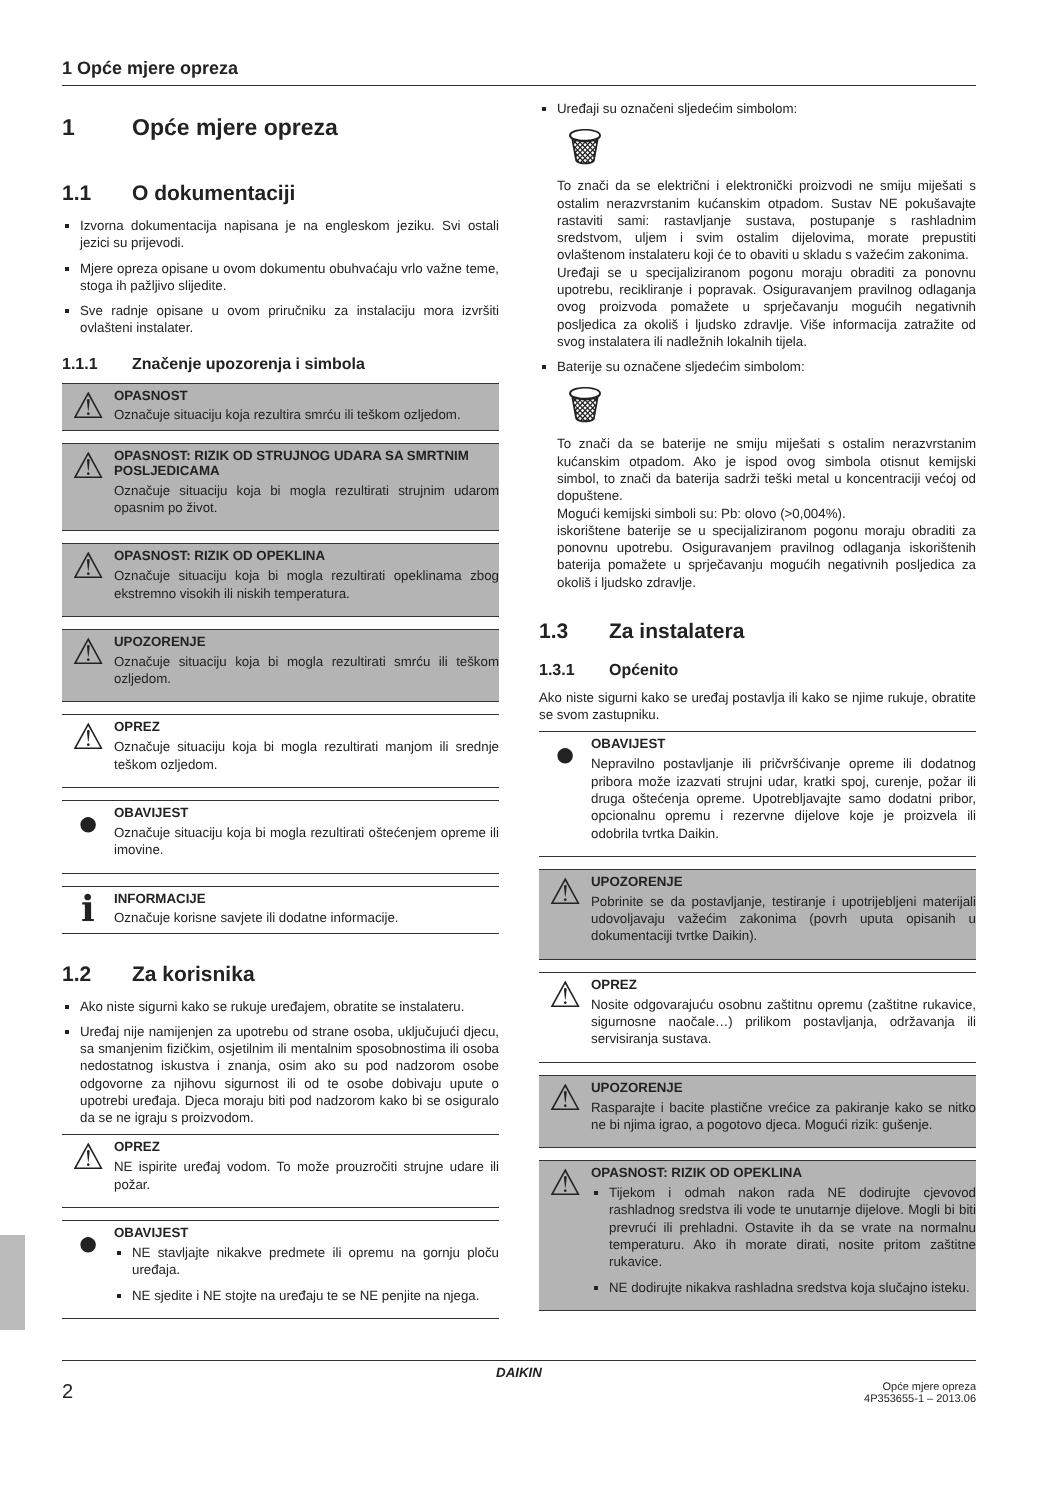1 Opće mjere opreza
1 Opće mjere opreza
1.1 O dokumentaciji
Izvorna dokumentacija napisana je na engleskom jeziku. Svi ostali jezici su prijevodi.
Mjere opreza opisane u ovom dokumentu obuhvaćaju vrlo važne teme, stoga ih pažljivo slijedite.
Sve radnje opisane u ovom priručniku za instalaciju mora izvršiti ovlašteni instalater.
1.1.1 Značenje upozorenja i simbola
⚠
OPASNOST
Označuje situaciju koja rezultira smrću ili teškom ozljedom.
⚠
OPASNOST: RIZIK OD STRUJNOG UDARA SA SMRTNIM POSLJEDICAMA
Označuje situaciju koja bi mogla rezultirati strujnim udarom opasnim po život.
⚠
OPASNOST: RIZIK OD OPEKLINA
Označuje situaciju koja bi mogla rezultirati opeklinama zbog ekstremno visokih ili niskih temperatura.
⚠
UPOZORENJE
Označuje situaciju koja bi mogla rezultirati smrću ili teškom ozljedom.
⚠
OPREZ
Označuje situaciju koja bi mogla rezultirati manjom ili srednje teškom ozljedom.
●
OBAVIJEST
Označuje situaciju koja bi mogla rezultirati oštećenjem opreme ili imovine.
ℹ
INFORMACIJE
Označuje korisne savjete ili dodatne informacije.
1.2 Za korisnika
Ako niste sigurni kako se rukuje uređajem, obratite se instalateru.
Uređaj nije namijenjen za upotrebu od strane osoba, uključujući djecu, sa smanjenim fizičkim, osjetilnim ili mentalnim sposobnostima ili osoba nedostatnog iskustva i znanja, osim ako su pod nadzorom osobe odgovorne za njihovu sigurnost ili od te osobe dobivaju upute o upotrebi uređaja. Djeca moraju biti pod nadzorom kako bi se osiguralo da se ne igraju s proizvodom.
⚠
OPREZ
NE ispirite uređaj vodom. To može prouzročiti strujne udare ili požar.
●
OBAVIJEST
NE stavljajte nikakve predmete ili opremu na gornju ploču uređaja.
NE sjedite i NE stojte na uređaju te se NE penjite na njega.
Uređaji su označeni sljedećim simbolom:
🗑
To znači da se električni i elektronički proizvodi ne smiju miješati s ostalim nerazvrstanim kućanskim otpadom. Sustav NE pokušavajte rastaviti sami: rastavljanje sustava, postupanje s rashladnim sredstvom, uljem i svim ostalim dijelovima, morate prepustiti ovlaštenom instalateru koji će to obaviti u skladu s važećim zakonima.
Uređaji se u specijaliziranom pogonu moraju obraditi za ponovnu upotrebu, recikliranje i popravak. Osiguravanjem pravilnog odlaganja ovog proizvoda pomažete u sprječavanju mogućih negativnih posljedica za okoliš i ljudsko zdravlje. Više informacija zatražite od svog instalatera ili nadležnih lokalnih tijela.
Baterije su označene sljedećim simbolom:
🗑
To znači da se baterije ne smiju miješati s ostalim nerazvrstanim kućanskim otpadom. Ako je ispod ovog simbola otisnut kemijski simbol, to znači da baterija sadrži teški metal u koncentraciji većoj od dopuštene.
Mogući kemijski simboli su: Pb: olovo (>0,004%).
iskorištene baterije se u specijaliziranom pogonu moraju obraditi za ponovnu upotrebu. Osiguravanjem pravilnog odlaganja iskorištenih baterija pomažete u sprječavanju mogućih negativnih posljedica za okoliš i ljudsko zdravlje.
1.3 Za instalatera
1.3.1 Općenito
Ako niste sigurni kako se uređaj postavlja ili kako se njime rukuje, obratite se svom zastupniku.
●
OBAVIJEST
Nepravilno postavljanje ili pričvršćivanje opreme ili dodatnog pribora može izazvati strujni udar, kratki spoj, curenje, požar ili druga oštećenja opreme. Upotrebljavajte samo dodatni pribor, opcionalnu opremu i rezervne dijelove koje je proizvela ili odobrila tvrtka Daikin.
⚠
UPOZORENJE
Pobrinite se da postavljanje, testiranje i upotrijebljeni materijali udovoljavaju važećim zakonima (povrh uputa opisanih u dokumentaciji tvrtke Daikin).
⚠
OPREZ
Nosite odgovarajuću osobnu zaštitnu opremu (zaštitne rukavice, sigurnosne naočale…) prilikom postavljanja, održavanja ili servisiranja sustava.
⚠
UPOZORENJE
Rasparajte i bacite plastične vrećice za pakiranje kako se nitko ne bi njima igrao, a pogotovo djeca. Mogući rizik: gušenje.
⚠
OPASNOST: RIZIK OD OPEKLINA
Tijekom i odmah nakon rada NE dodirujte cjevovod rashladnog sredstva ili vode te unutarnje dijelove. Mogli bi biti prevrući ili prehladni. Ostavite ih da se vrate na normalnu temperaturu. Ako ih morate dirati, nosite pritom zaštitne rukavice.
NE dodirujte nikakva rashladna sredstva koja slučajno isteku.
DAIKIN
2 Opće mjere opreza
4P353655-1 – 2013.06